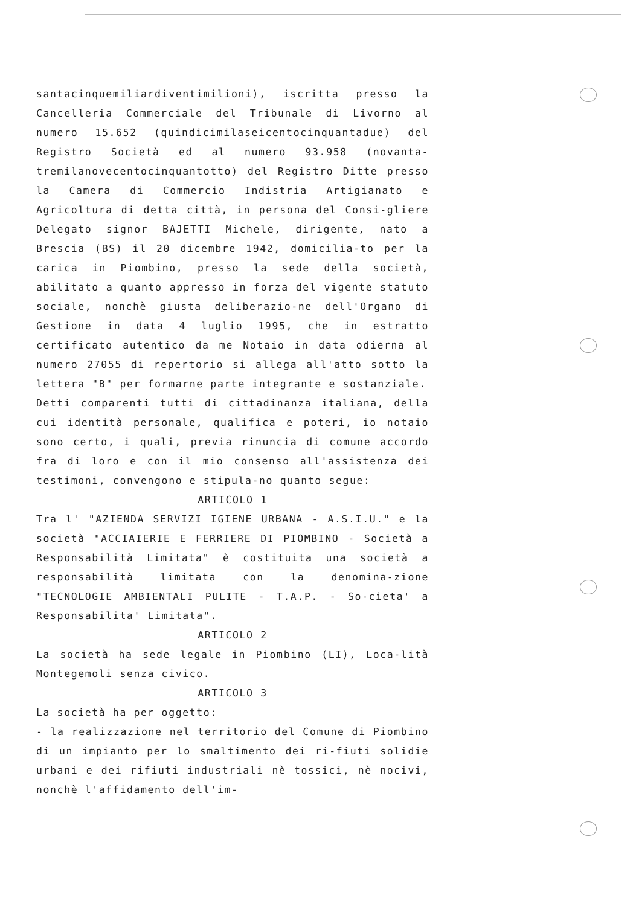santacinquemiliardiventimilioni), iscritta presso la Cancelleria Commerciale del Tribunale di Livorno al numero 15.652 (quindicimilaseicentocinquantadue) del Registro Società ed al numero 93.958 (novanta-tremilanovecentocinquantotto) del Registro Ditte presso la Camera di Commercio Indistria Artigianato e Agricoltura di detta città, in persona del Consi-gliere Delegato signor BAJETTI Michele, dirigente, nato a Brescia (BS) il 20 dicembre 1942, domicilia-to per la carica in Piombino, presso la sede della società, abilitato a quanto appresso in forza del vigente statuto sociale, nonchè giusta deliberazio-ne dell'Organo di Gestione in data 4 luglio 1995, che in estratto certificato autentico da me Notaio in data odierna al numero 27055 di repertorio si allega all'atto sotto la lettera "B" per formarne parte integrante e sostanziale.
Detti comparenti tutti di cittadinanza italiana, della cui identità personale, qualifica e poteri, io notaio sono certo, i quali, previa rinuncia di comune accordo fra di loro e con il mio consenso all'assistenza dei testimoni, convengono e stipula-no quanto segue:
ARTICOLO 1
Tra l' "AZIENDA SERVIZI IGIENE URBANA - A.S.I.U." e la società "ACCIAIERIE E FERRIERE DI PIOMBINO - Società a Responsabilità Limitata" è costituita una società a responsabilità limitata con la denomina-zione "TECNOLOGIE AMBIENTALI PULITE - T.A.P. - So-cieta' a Responsabilita' Limitata".
ARTICOLO 2
La società ha sede legale in Piombino (LI), Loca-lità Montegemoli senza civico.
ARTICOLO 3
La società ha per oggetto:
- la realizzazione nel territorio del Comune di Piombino di un impianto per lo smaltimento dei ri-fiuti solidie urbani e dei rifiuti industriali nè tossici, nè nocivi, nonchè l'affidamento dell'im-